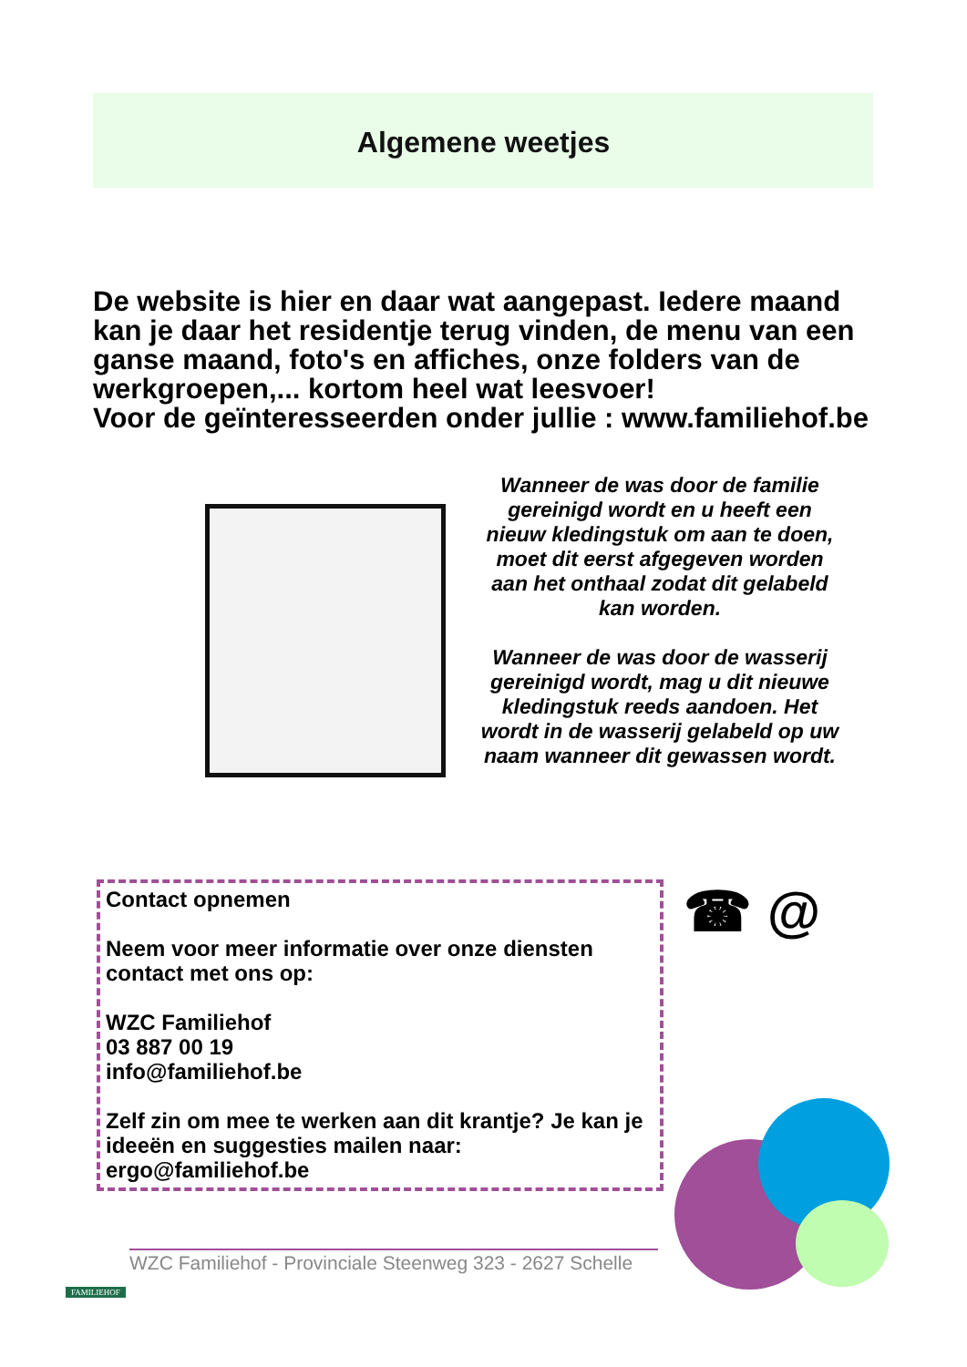Algemene weetjes
De website is hier en daar wat aangepast. Iedere maand kan je daar het residentje terug vinden, de menu van een ganse maand, foto's en affiches, onze folders van de werkgroepen,... kortom heel wat leesvoer!
Voor de geïnteresseerden onder jullie : www.familiehof.be
Wanneer de was door de familie gereinigd wordt en u heeft een nieuw kledingstuk om aan te doen, moet dit eerst afgegeven worden aan het onthaal zodat dit gelabeld kan worden.
Wanneer de was door de wasserij gereinigd wordt, mag u dit nieuwe kledingstuk reeds aandoen. Het wordt in de wasserij gelabeld op uw naam wanneer dit gewassen wordt.
Contact opnemen
Neem voor meer informatie over onze diensten contact met ons op:
WZC Familiehof
03 887 00 19
info@familiehof.be
Zelf zin om mee te werken aan dit krantje? Je kan je ideeën en suggesties mailen naar: ergo@familiehof.be
☎ @
WZC Familiehof - Provinciale Steenweg 323 - 2627 Schelle
FAMILIEHOF